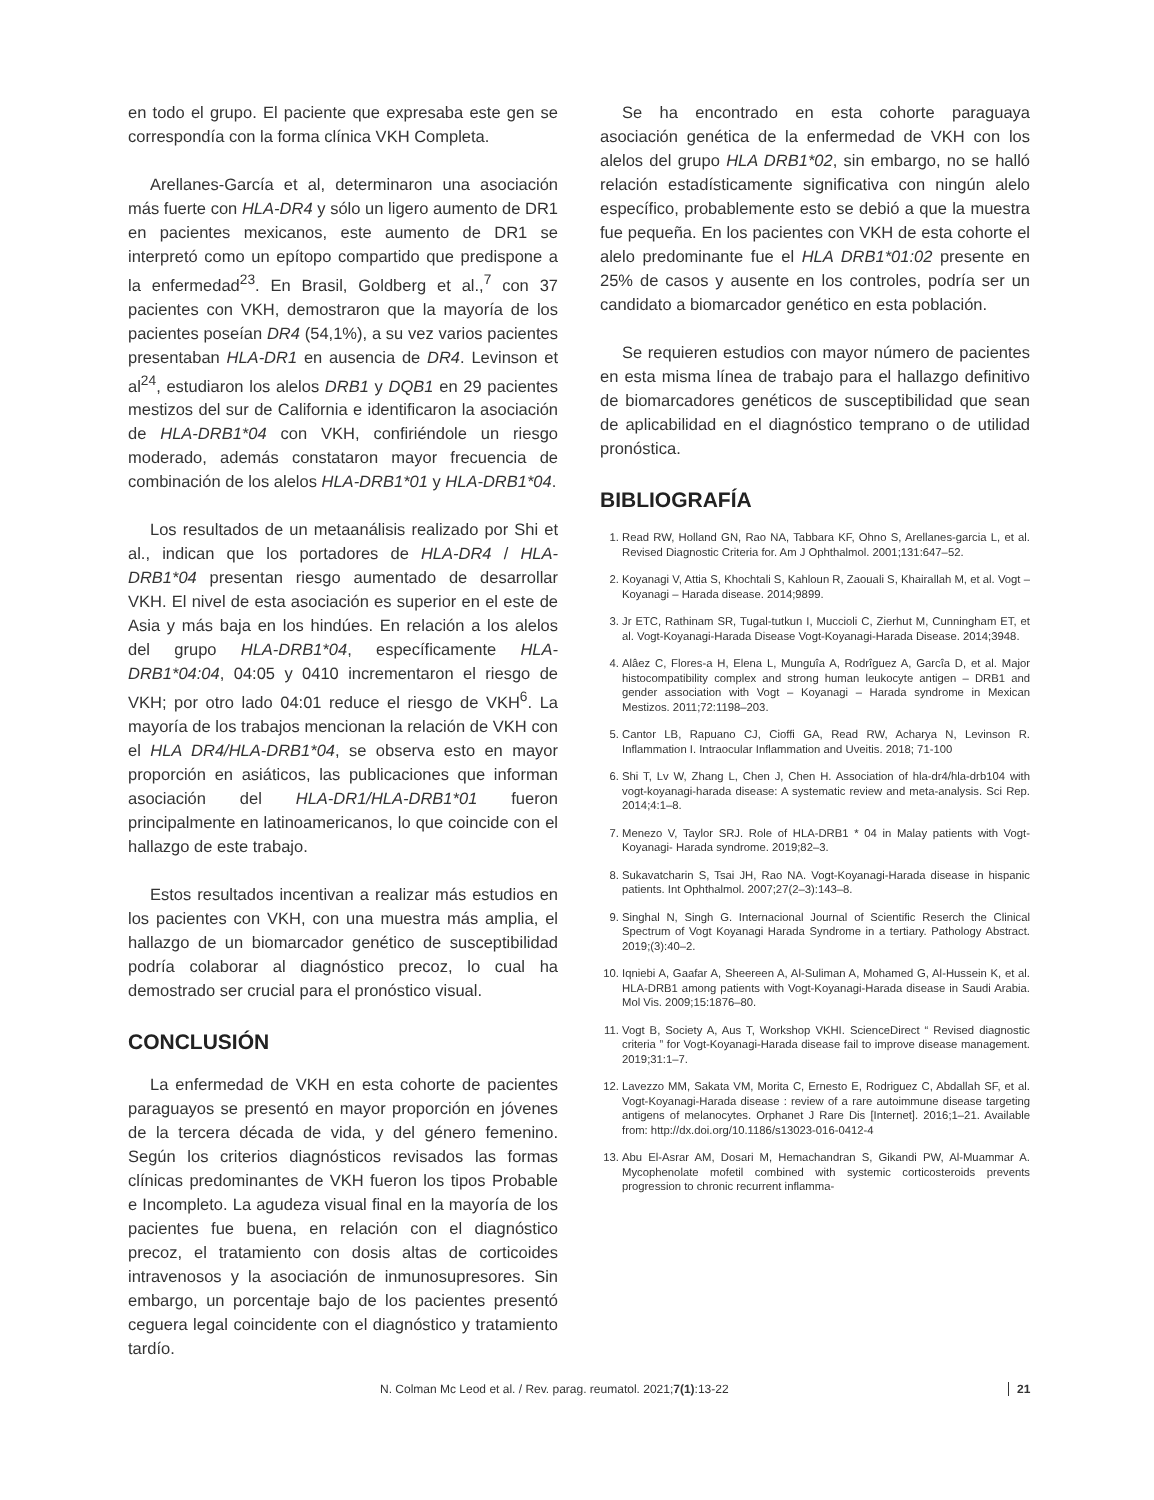en todo el grupo. El paciente que expresaba este gen se correspondía con la forma clínica VKH Completa.
Arellanes-García et al, determinaron una asociación más fuerte con HLA-DR4 y sólo un ligero aumento de DR1 en pacientes mexicanos, este aumento de DR1 se interpretó como un epítopo compartido que predispone a la enfermedad<sup>23</sup>. En Brasil, Goldberg et al.,<sup>7</sup> con 37 pacientes con VKH, demostraron que la mayoría de los pacientes poseían DR4 (54,1%), a su vez varios pacientes presentaban HLA-DR1 en ausencia de DR4. Levinson et al<sup>24</sup>, estudiaron los alelos DRB1 y DQB1 en 29 pacientes mestizos del sur de California e identificaron la asociación de HLA-DRB1*04 con VKH, confiriéndole un riesgo moderado, además constataron mayor frecuencia de combinación de los alelos HLA-DRB1*01 y HLA-DRB1*04.
Los resultados de un metaanálisis realizado por Shi et al., indican que los portadores de HLA-DR4 / HLA-DRB1*04 presentan riesgo aumentado de desarrollar VKH. El nivel de esta asociación es superior en el este de Asia y más baja en los hindúes. En relación a los alelos del grupo HLA-DRB1*04, específicamente HLA-DRB1*04:04, 04:05 y 0410 incrementaron el riesgo de VKH; por otro lado 04:01 reduce el riesgo de VKH<sup>6</sup>. La mayoría de los trabajos mencionan la relación de VKH con el HLA DR4/HLA-DRB1*04, se observa esto en mayor proporción en asiáticos, las publicaciones que informan asociación del HLA-DR1/HLA-DRB1*01 fueron principalmente en latinoamericanos, lo que coincide con el hallazgo de este trabajo.
Estos resultados incentivan a realizar más estudios en los pacientes con VKH, con una muestra más amplia, el hallazgo de un biomarcador genético de susceptibilidad podría colaborar al diagnóstico precoz, lo cual ha demostrado ser crucial para el pronóstico visual.
CONCLUSIÓN
La enfermedad de VKH en esta cohorte de pacientes paraguayos se presentó en mayor proporción en jóvenes de la tercera década de vida, y del género femenino. Según los criterios diagnósticos revisados las formas clínicas predominantes de VKH fueron los tipos Probable e Incompleto. La agudeza visual final en la mayoría de los pacientes fue buena, en relación con el diagnóstico precoz, el tratamiento con dosis altas de corticoides intravenosos y la asociación de inmunosupresores. Sin embargo, un porcentaje bajo de los pacientes presentó ceguera legal coincidente con el diagnóstico y tratamiento tardío.
Se ha encontrado en esta cohorte paraguaya asociación genética de la enfermedad de VKH con los alelos del grupo HLA DRB1*02, sin embargo, no se halló relación estadísticamente significativa con ningún alelo específico, probablemente esto se debió a que la muestra fue pequeña. En los pacientes con VKH de esta cohorte el alelo predominante fue el HLA DRB1*01:02 presente en 25% de casos y ausente en los controles, podría ser un candidato a biomarcador genético en esta población.
Se requieren estudios con mayor número de pacientes en esta misma línea de trabajo para el hallazgo definitivo de biomarcadores genéticos de susceptibilidad que sean de aplicabilidad en el diagnóstico temprano o de utilidad pronóstica.
BIBLIOGRAFÍA
1. Read RW, Holland GN, Rao NA, Tabbara KF, Ohno S, Arellanes-garcia L, et al. Revised Diagnostic Criteria for. Am J Ophthalmol. 2001;131:647–52.
2. Koyanagi V, Attia S, Khochtali S, Kahloun R, Zaouali S, Khairallah M, et al. Vogt – Koyanagi – Harada disease. 2014;9899.
3. Jr ETC, Rathinam SR, Tugal-tutkun I, Muccioli C, Zierhut M, Cunningham ET, et al. Vogt-Koyanagi-Harada Disease Vogt-Koyanagi-Harada Disease. 2014;3948.
4. Alâez C, Flores-a H, Elena L, Munguîa A, Rodrîguez A, Garcîa D, et al. Major histocompatibility complex and strong human leukocyte antigen – DRB1 and gender association with Vogt – Koyanagi – Harada syndrome in Mexican Mestizos. 2011;72:1198–203.
5. Cantor LB, Rapuano CJ, Cioffi GA, Read RW, Acharya N, Levinson R. Inflammation I. Intraocular Inflammation and Uveitis. 2018; 71-100
6. Shi T, Lv W, Zhang L, Chen J, Chen H. Association of hla-dr4/hla-drb104 with vogt-koyanagi-harada disease: A systematic review and meta-analysis. Sci Rep. 2014;4:1–8.
7. Menezo V, Taylor SRJ. Role of HLA-DRB1 * 04 in Malay patients with Vogt-Koyanagi- Harada syndrome. 2019;82–3.
8. Sukavatcharin S, Tsai JH, Rao NA. Vogt-Koyanagi-Harada disease in hispanic patients. Int Ophthalmol. 2007;27(2–3):143–8.
9. Singhal N, Singh G. Internacional Journal of Scientific Reserch the Clinical Spectrum of Vogt Koyanagi Harada Syndrome in a tertiary. Pathology Abstract. 2019;(3):40–2.
10. Iqniebi A, Gaafar A, Sheereen A, Al-Suliman A, Mohamed G, Al-Hussein K, et al. HLA-DRB1 among patients with Vogt-Koyanagi-Harada disease in Saudi Arabia. Mol Vis. 2009;15:1876–80.
11. Vogt B, Society A, Aus T, Workshop VKHI. ScienceDirect “ Revised diagnostic criteria ” for Vogt-Koyanagi-Harada disease fail to improve disease management. 2019;31:1–7.
12. Lavezzo MM, Sakata VM, Morita C, Ernesto E, Rodriguez C, Abdallah SF, et al. Vogt-Koyanagi-Harada disease : review of a rare autoimmune disease targeting antigens of melanocytes. Orphanet J Rare Dis [Internet]. 2016;1–21. Available from: http://dx.doi.org/10.1186/s13023-016-0412-4
13. Abu El-Asrar AM, Dosari M, Hemachandran S, Gikandi PW, Al-Muammar A. Mycophenolate mofetil combined with systemic corticosteroids prevents progression to chronic recurrent inflamma-
N. Colman Mc Leod et al. / Rev. parag. reumatol. 2021;7(1):13-22 21